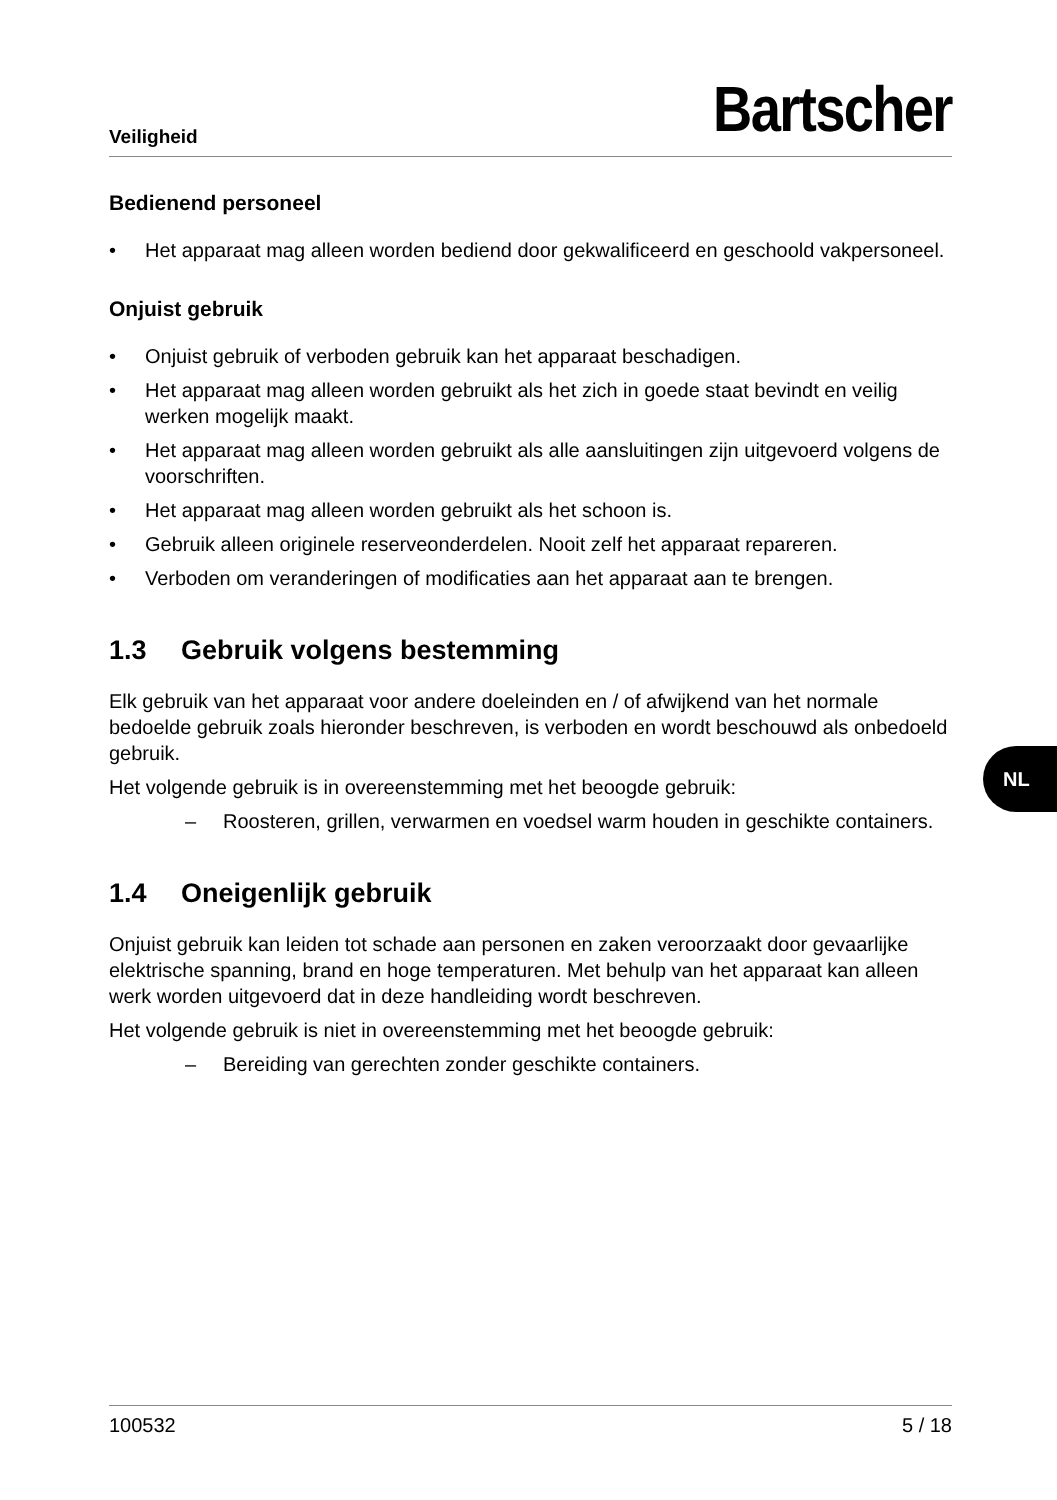Veiligheid
Bartscher
Bedienend personeel
• Het apparaat mag alleen worden bediend door gekwalificeerd en geschoold vakpersoneel.
Onjuist gebruik
• Onjuist gebruik of verboden gebruik kan het apparaat beschadigen.
• Het apparaat mag alleen worden gebruikt als het zich in goede staat bevindt en veilig werken mogelijk maakt.
• Het apparaat mag alleen worden gebruikt als alle aansluitingen zijn uitgevoerd volgens de voorschriften.
• Het apparaat mag alleen worden gebruikt als het schoon is.
• Gebruik alleen originele reserveonderdelen. Nooit zelf het apparaat repareren.
• Verboden om veranderingen of modificaties aan het apparaat aan te brengen.
1.3 Gebruik volgens bestemming
Elk gebruik van het apparaat voor andere doeleinden en / of afwijkend van het normale bedoelde gebruik zoals hieronder beschreven, is verboden en wordt beschouwd als onbedoeld gebruik.
Het volgende gebruik is in overeenstemming met het beoogde gebruik:
– Roosteren, grillen, verwarmen en voedsel warm houden in geschikte containers.
1.4 Oneigenlijk gebruik
Onjuist gebruik kan leiden tot schade aan personen en zaken veroorzaakt door gevaarlijke elektrische spanning, brand en hoge temperaturen. Met behulp van het apparaat kan alleen werk worden uitgevoerd dat in deze handleiding wordt beschreven.
Het volgende gebruik is niet in overeenstemming met het beoogde gebruik:
– Bereiding van gerechten zonder geschikte containers.
NL
100532 5 / 18